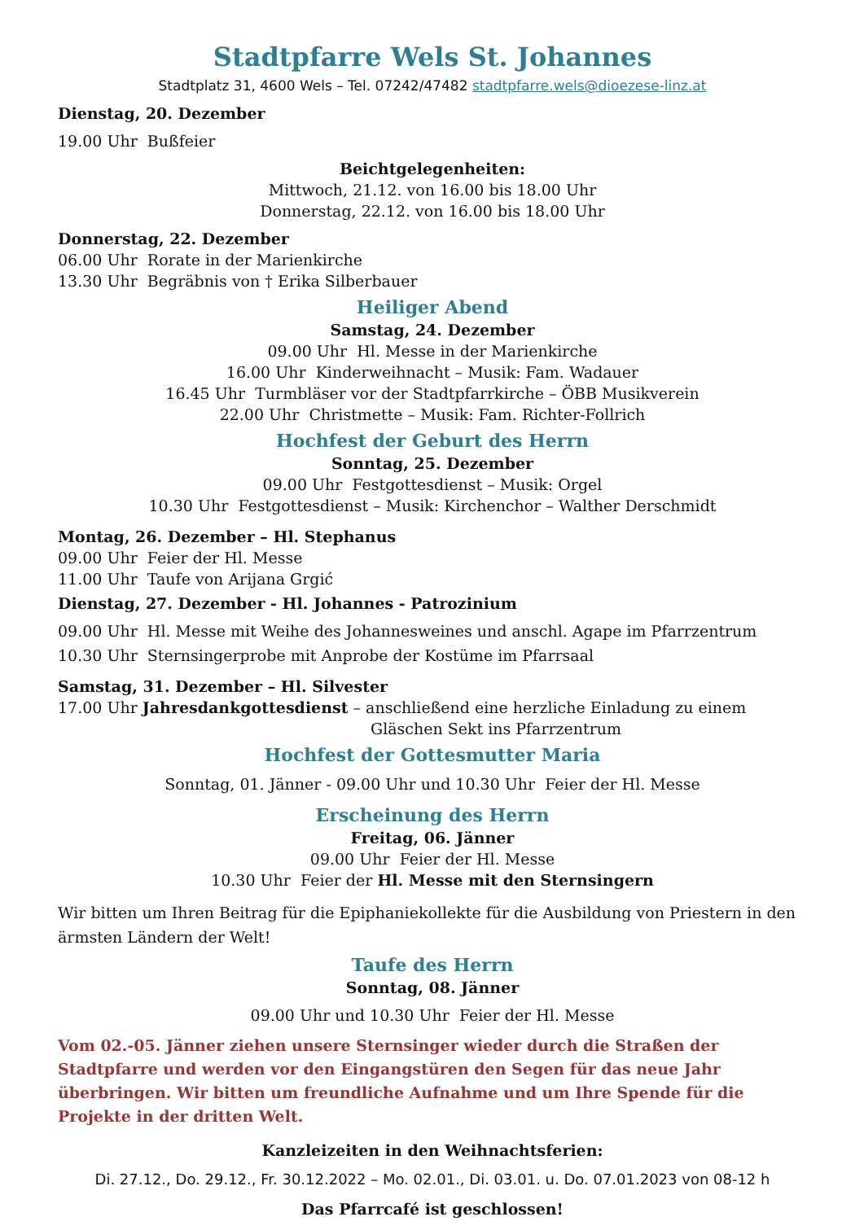Stadtpfarre Wels St. Johannes
Stadtplatz 31, 4600 Wels – Tel. 07242/47482 stadtpfarre.wels@dioezese-linz.at
Dienstag, 20. Dezember
19.00 Uhr Bußfeier
Beichtgelegenheiten:
Mittwoch, 21.12. von 16.00 bis 18.00 Uhr
Donnerstag, 22.12. von 16.00 bis 18.00 Uhr
Donnerstag, 22. Dezember
06.00 Uhr Rorate in der Marienkirche
13.30 Uhr Begräbnis von † Erika Silberbauer
Heiliger Abend
Samstag, 24. Dezember
09.00 Uhr Hl. Messe in der Marienkirche
16.00 Uhr Kinderweihnacht – Musik: Fam. Wadauer
16.45 Uhr Turmbläser vor der Stadtpfarrkirche – ÖBB Musikverein
22.00 Uhr Christmette – Musik: Fam. Richter-Follrich
Hochfest der Geburt des Herrn
Sonntag, 25. Dezember
09.00 Uhr Festgottesdienst – Musik: Orgel
10.30 Uhr Festgottesdienst – Musik: Kirchenchor – Walther Derschmidt
Montag, 26. Dezember – Hl. Stephanus
09.00 Uhr Feier der Hl. Messe
11.00 Uhr Taufe von Arijana Grgić
Dienstag, 27. Dezember - Hl. Johannes - Patrozinium
09.00 Uhr Hl. Messe mit Weihe des Johannesweines und anschl. Agape im Pfarrzentrum
10.30 Uhr Sternsingerprobe mit Anprobe der Kostüme im Pfarrsaal
Samstag, 31. Dezember – Hl. Silvester
17.00 Uhr Jahresdankgottesdienst – anschließend eine herzliche Einladung zu einem
Gläschen Sekt ins Pfarrzentrum
Hochfest der Gottesmutter Maria
Sonntag, 01. Jänner - 09.00 Uhr und 10.30 Uhr Feier der Hl. Messe
Erscheinung des Herrn
Freitag, 06. Jänner
09.00 Uhr Feier der Hl. Messe
10.30 Uhr Feier der Hl. Messe mit den Sternsingern
Wir bitten um Ihren Beitrag für die Epiphaniekollekte für die Ausbildung von Priestern in den ärmsten Ländern der Welt!
Taufe des Herrn
Sonntag, 08. Jänner
09.00 Uhr und 10.30 Uhr Feier der Hl. Messe
Vom 02.-05. Jänner ziehen unsere Sternsinger wieder durch die Straßen der Stadtpfarre und werden vor den Eingangstüren den Segen für das neue Jahr überbringen. Wir bitten um freundliche Aufnahme und um Ihre Spende für die Projekte in der dritten Welt.
Kanzleizeiten in den Weihnachtsferien:
Di. 27.12., Do. 29.12., Fr. 30.12.2022 – Mo. 02.01., Di. 03.01. u. Do. 07.01.2023 von 08-12 h
Das Pfarrcafé ist geschlossen!